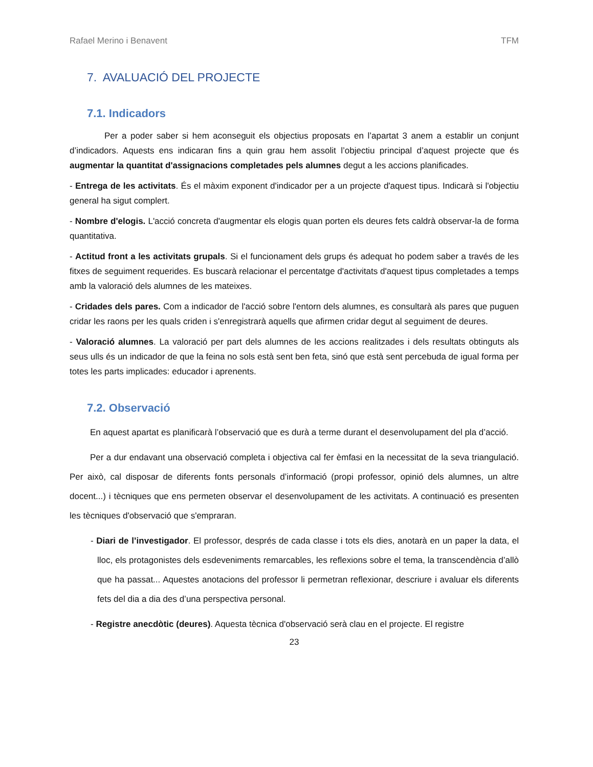Rafael Merino i Benavent TFM
7. AVALUACIÓ DEL PROJECTE
7.1. Indicadors
Per a poder saber si hem aconseguit els objectius proposats en l’apartat 3 anem a establir un conjunt d’indicadors. Aquests ens indicaran fins a quin grau hem assolit l’objectiu principal d’aquest projecte que és augmentar la quantitat d'assignacions completades pels alumnes degut a les accions planificades.
- Entrega de les activitats. És el màxim exponent d'indicador per a un projecte d'aquest tipus. Indicarà si l'objectiu general ha sigut complert.
- Nombre d'elogis. L'acció concreta d'augmentar els elogis quan porten els deures fets caldrà observar-la de forma quantitativa.
- Actitud front a les activitats grupals. Si el funcionament dels grups és adequat ho podem saber a través de les fitxes de seguiment requerides. Es buscarà relacionar el percentatge d'activitats d'aquest tipus completades a temps amb la valoració dels alumnes de les mateixes.
- Cridades dels pares. Com a indicador de l'acció sobre l'entorn dels alumnes, es consultarà als pares que puguen cridar les raons per les quals criden i s'enregistrarà aquells que afirmen cridar degut al seguiment de deures.
- Valoració alumnes. La valoració per part dels alumnes de les accions realitzades i dels resultats obtinguts als seus ulls és un indicador de que la feina no sols està sent ben feta, sinó que està sent percebuda de igual forma per totes les parts implicades: educador i aprenents.
7.2. Observació
En aquest apartat es planificarà l’observació que es durà a terme durant el desenvolupament del pla d’acció.
Per a dur endavant una observació completa i objectiva cal fer èmfasi en la necessitat de la seva triangulació. Per això, cal disposar de diferents fonts personals d’informació (propi professor, opinió dels alumnes, un altre docent...) i tècniques que ens permeten observar el desenvolupament de les activitats. A continuació es presenten les tècniques d'observació que s'empraran.
- Diari de l’investigador. El professor, després de cada classe i tots els dies, anotarà en un paper la data, el lloc, els protagonistes dels esdeveniments remarcables, les reflexions sobre el tema, la transcendència d’allò que ha passat... Aquestes anotacions del professor li permetran reflexionar, descriure i avaluar els diferents fets del dia a dia des d’una perspectiva personal.
- Registre anecdòtic (deures). Aquesta tècnica d'observació serà clau en el projecte. El registre
23